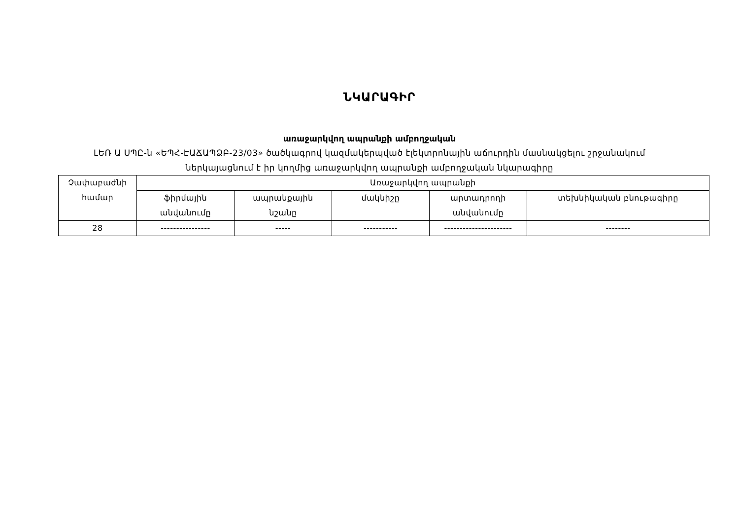ՆԿԱՐԱԳԻՐ
առաջարկվող ապրանքի ամբողջական
ԼԵՌ Ա ՍՊԸ-ն «ԵՊՀ-ԷԱՃԱՊՁԲ-23/03» ծածկագրով կազմակերպված էլեկտրոնային աճուրդին մասնակցելու շրջանակում
ներկայացնում է իր կողմից առաջարկվող ապրանքի ամբողջական նկարագիրը
| Չափաբաժնի համար | Առաջարկվող ապրանքի | | | | |
| --- | --- | --- | --- | --- | --- |
| | ֆիրմային անվանումը | ապրանքային նշանը | մակնիշը | արտադրողի անվանումը | տեխնիկական բնութագիրը |
| 28 | ---------------- | ----- | ----------- | ---------------------- | -------- |